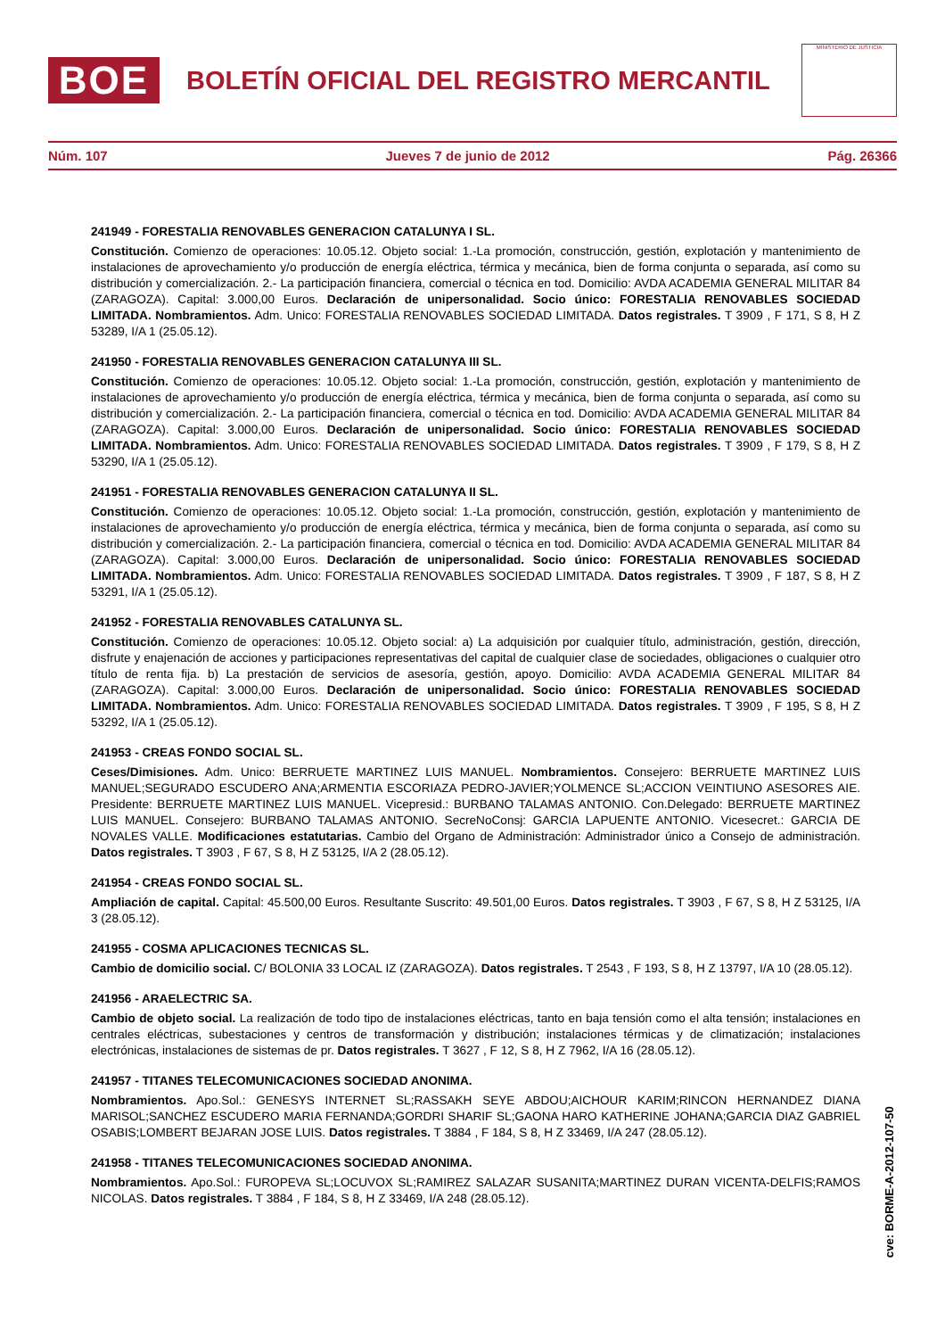BOE
BOLETÍN OFICIAL DEL REGISTRO MERCANTIL
MINISTERIO DE JUSTICIA
Núm. 107 Jueves 7 de junio de 2012 Pág. 26366
241949 - FORESTALIA RENOVABLES GENERACION CATALUNYA I SL.
Constitución. Comienzo de operaciones: 10.05.12. Objeto social: 1.-La promoción, construcción, gestión, explotación y mantenimiento de instalaciones de aprovechamiento y/o producción de energía eléctrica, térmica y mecánica, bien de forma conjunta o separada, así como su distribución y comercialización. 2.- La participación financiera, comercial o técnica en tod. Domicilio: AVDA ACADEMIA GENERAL MILITAR 84 (ZARAGOZA). Capital: 3.000,00 Euros. Declaración de unipersonalidad. Socio único: FORESTALIA RENOVABLES SOCIEDAD LIMITADA. Nombramientos. Adm. Unico: FORESTALIA RENOVABLES SOCIEDAD LIMITADA. Datos registrales. T 3909 , F 171, S 8, H Z 53289, I/A 1 (25.05.12).
241950 - FORESTALIA RENOVABLES GENERACION CATALUNYA III SL.
Constitución. Comienzo de operaciones: 10.05.12. Objeto social: 1.-La promoción, construcción, gestión, explotación y mantenimiento de instalaciones de aprovechamiento y/o producción de energía eléctrica, térmica y mecánica, bien de forma conjunta o separada, así como su distribución y comercialización. 2.- La participación financiera, comercial o técnica en tod. Domicilio: AVDA ACADEMIA GENERAL MILITAR 84 (ZARAGOZA). Capital: 3.000,00 Euros. Declaración de unipersonalidad. Socio único: FORESTALIA RENOVABLES SOCIEDAD LIMITADA. Nombramientos. Adm. Unico: FORESTALIA RENOVABLES SOCIEDAD LIMITADA. Datos registrales. T 3909 , F 179, S 8, H Z 53290, I/A 1 (25.05.12).
241951 - FORESTALIA RENOVABLES GENERACION CATALUNYA II SL.
Constitución. Comienzo de operaciones: 10.05.12. Objeto social: 1.-La promoción, construcción, gestión, explotación y mantenimiento de instalaciones de aprovechamiento y/o producción de energía eléctrica, térmica y mecánica, bien de forma conjunta o separada, así como su distribución y comercialización. 2.- La participación financiera, comercial o técnica en tod. Domicilio: AVDA ACADEMIA GENERAL MILITAR 84 (ZARAGOZA). Capital: 3.000,00 Euros. Declaración de unipersonalidad. Socio único: FORESTALIA RENOVABLES SOCIEDAD LIMITADA. Nombramientos. Adm. Unico: FORESTALIA RENOVABLES SOCIEDAD LIMITADA. Datos registrales. T 3909 , F 187, S 8, H Z 53291, I/A 1 (25.05.12).
241952 - FORESTALIA RENOVABLES CATALUNYA SL.
Constitución. Comienzo de operaciones: 10.05.12. Objeto social: a) La adquisición por cualquier título, administración, gestión, dirección, disfrute y enajenación de acciones y participaciones representativas del capital de cualquier clase de sociedades, obligaciones o cualquier otro título de renta fija. b) La prestación de servicios de asesoría, gestión, apoyo. Domicilio: AVDA ACADEMIA GENERAL MILITAR 84 (ZARAGOZA). Capital: 3.000,00 Euros. Declaración de unipersonalidad. Socio único: FORESTALIA RENOVABLES SOCIEDAD LIMITADA. Nombramientos. Adm. Unico: FORESTALIA RENOVABLES SOCIEDAD LIMITADA. Datos registrales. T 3909 , F 195, S 8, H Z 53292, I/A 1 (25.05.12).
241953 - CREAS FONDO SOCIAL SL.
Ceses/Dimisiones. Adm. Unico: BERRUETE MARTINEZ LUIS MANUEL. Nombramientos. Consejero: BERRUETE MARTINEZ LUIS MANUEL;SEGURADO ESCUDERO ANA;ARMENTIA ESCORIAZA PEDRO-JAVIER;YOLMENCE SL;ACCION VEINTIUNO ASESORES AIE. Presidente: BERRUETE MARTINEZ LUIS MANUEL. Vicepresid.: BURBANO TALAMAS ANTONIO. Con.Delegado: BERRUETE MARTINEZ LUIS MANUEL. Consejero: BURBANO TALAMAS ANTONIO. SecreNoConsj: GARCIA LAPUENTE ANTONIO. Vicesecret.: GARCIA DE NOVALES VALLE. Modificaciones estatutarias. Cambio del Organo de Administración: Administrador único a Consejo de administración. Datos registrales. T 3903 , F 67, S 8, H Z 53125, I/A 2 (28.05.12).
241954 - CREAS FONDO SOCIAL SL.
Ampliación de capital. Capital: 45.500,00 Euros. Resultante Suscrito: 49.501,00 Euros. Datos registrales. T 3903 , F 67, S 8, H Z 53125, I/A 3 (28.05.12).
241955 - COSMA APLICACIONES TECNICAS SL.
Cambio de domicilio social. C/ BOLONIA 33 LOCAL IZ (ZARAGOZA). Datos registrales. T 2543 , F 193, S 8, H Z 13797, I/A 10 (28.05.12).
241956 - ARAELECTRIC SA.
Cambio de objeto social. La realización de todo tipo de instalaciones eléctricas, tanto en baja tensión como el alta tensión; instalaciones en centrales eléctricas, subestaciones y centros de transformación y distribución; instalaciones térmicas y de climatización; instalaciones electrónicas, instalaciones de sistemas de pr. Datos registrales. T 3627 , F 12, S 8, H Z 7962, I/A 16 (28.05.12).
241957 - TITANES TELECOMUNICACIONES SOCIEDAD ANONIMA.
Nombramientos. Apo.Sol.: GENESYS INTERNET SL;RASSAKH SEYE ABDOU;AICHOUR KARIM;RINCON HERNANDEZ DIANA MARISOL;SANCHEZ ESCUDERO MARIA FERNANDA;GORDRI SHARIF SL;GAONA HARO KATHERINE JOHANA;GARCIA DIAZ GABRIEL OSABIS;LOMBERT BEJARAN JOSE LUIS. Datos registrales. T 3884 , F 184, S 8, H Z 33469, I/A 247 (28.05.12).
241958 - TITANES TELECOMUNICACIONES SOCIEDAD ANONIMA.
Nombramientos. Apo.Sol.: FUROPEVA SL;LOCUVOX SL;RAMIREZ SALAZAR SUSANITA;MARTINEZ DURAN VICENTA-DELFIS;RAMOS NICOLAS. Datos registrales. T 3884 , F 184, S 8, H Z 33469, I/A 248 (28.05.12).
cve: BORME-A-2012-107-50